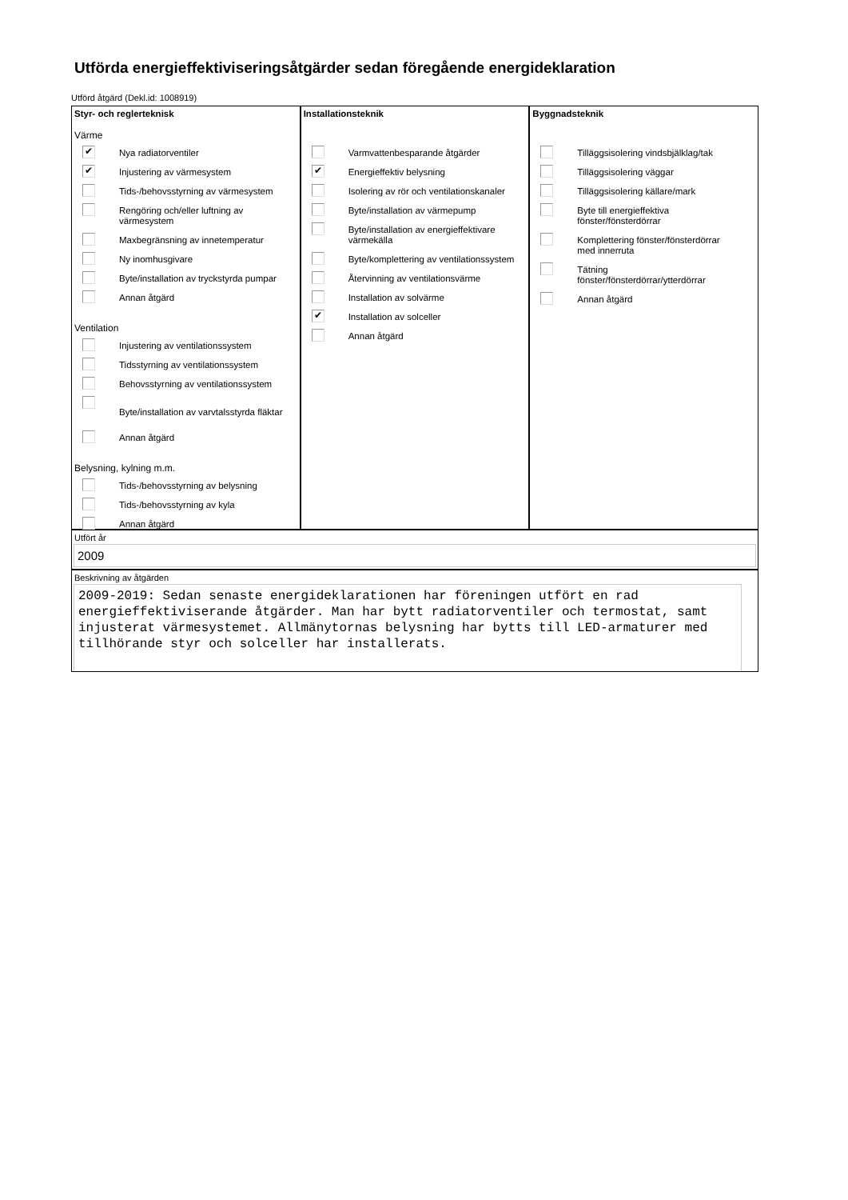Utförda energieffektiviseringsåtgärder sedan föregående energideklaration
Utförd åtgärd (Dekl.id: 1008919)
Styr- och reglerteknisk
Värme
✔
Nya radiatorventiler
✔
Injustering av värmesystem
Tids-/behovsstyrning av värmesystem
Rengöring och/eller luftning av
värmesystem
Maxbegränsning av innetemperatur
Ny inomhusgivare
Byte/installation av tryckstyrda pumpar
Annan åtgärd
Ventilation
Injustering av ventilationssystem
Tidsstyrning av ventilationssystem
Behovsstyrning av ventilationssystem
Byte/installation av varvtalsstyrda fläktar
Annan åtgärd
Belysning, kylning m.m.
Tids-/behovsstyrning av belysning
Tids-/behovsstyrning av kyla
Annan åtgärd
Installationsteknik
Varmvattenbesparande åtgärder
✔
Energieffektiv belysning
Isolering av rör och ventilationskanaler
Byte/installation av värmepump
Byte/installation av energieffektivare
värmekälla
Byte/komplettering av ventilationssystem
Återvinning av ventilationsvärme
Installation av solvärme
✔
Installation av solceller
Annan åtgärd
Byggnadsteknik
Tilläggsisolering vindsbjälklag/tak
Tilläggsisolering väggar
Tilläggsisolering källare/mark
Byte till energieffektiva
fönster/fönsterdörrar
Komplettering fönster/fönsterdörrar
med innerruta
Tätning
fönster/fönsterdörrar/ytterdörrar
Annan åtgärd
Utfört år
2009
Beskrivning av åtgärden
2009-2019: Sedan senaste energideklarationen har föreningen utfört en rad energieffektiviserande åtgärder. Man har bytt radiatorventiler och termostat, samt injusterat värmesystemet. Allmänytornas belysning har bytts till LED-armaturer med tillhörande styr och solceller har installerats.